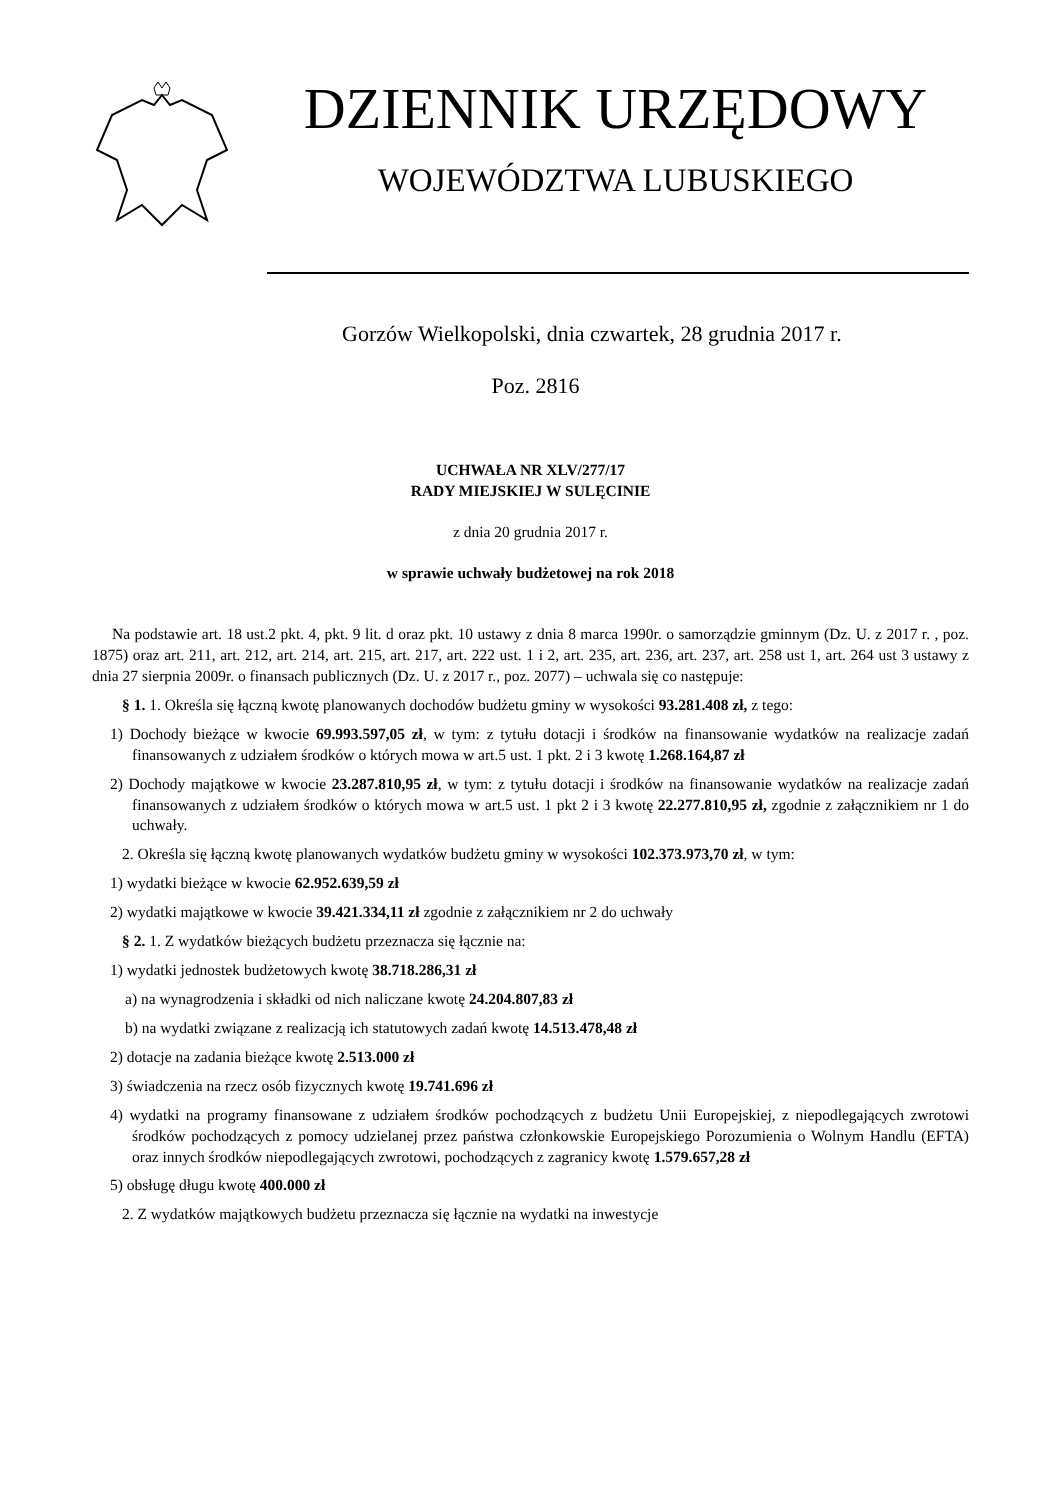DZIENNIK URZĘDOWY
WOJEWÓDZTWA LUBUSKIEGO
Gorzów Wielkopolski, dnia czwartek, 28 grudnia 2017 r.
Poz. 2816
UCHWAŁA NR XLV/277/17
RADY MIEJSKIEJ W SULĘCINIE
z dnia 20 grudnia 2017 r.
w sprawie uchwały budżetowej na rok 2018
Na podstawie art. 18 ust.2 pkt. 4, pkt. 9 lit. d oraz pkt. 10 ustawy z dnia 8 marca 1990r. o samorządzie gminnym (Dz. U. z 2017 r. , poz. 1875) oraz art. 211, art. 212, art. 214, art. 215, art. 217, art. 222 ust. 1 i 2, art. 235, art. 236, art. 237, art. 258 ust 1, art. 264 ust 3 ustawy z dnia 27 sierpnia 2009r. o finansach publicznych (Dz. U. z 2017 r., poz. 2077) – uchwala się co następuje:
§ 1. 1. Określa się łączną kwotę planowanych dochodów budżetu gminy w wysokości 93.281.408 zł, z tego:
1) Dochody bieżące w kwocie 69.993.597,05 zł, w tym: z tytułu dotacji i środków na finansowanie wydatków na realizacje zadań finansowanych z udziałem środków o których mowa w art.5 ust. 1 pkt. 2 i 3 kwotę 1.268.164,87 zł
2) Dochody majątkowe w kwocie 23.287.810,95 zł, w tym: z tytułu dotacji i środków na finansowanie wydatków na realizacje zadań finansowanych z udziałem środków o których mowa w art.5 ust. 1 pkt 2 i 3 kwotę 22.277.810,95 zł, zgodnie z załącznikiem nr 1 do uchwały.
2. Określa się łączną kwotę planowanych wydatków budżetu gminy w wysokości 102.373.973,70 zł, w tym:
1) wydatki bieżące w kwocie 62.952.639,59 zł
2) wydatki majątkowe w kwocie 39.421.334,11 zł zgodnie z załącznikiem nr 2 do uchwały
§ 2. 1. Z wydatków bieżących budżetu przeznacza się łącznie na:
1) wydatki jednostek budżetowych kwotę 38.718.286,31 zł
a) na wynagrodzenia i składki od nich naliczane kwotę 24.204.807,83 zł
b) na wydatki związane z realizacją ich statutowych zadań kwotę 14.513.478,48 zł
2) dotacje na zadania bieżące kwotę 2.513.000 zł
3) świadczenia na rzecz osób fizycznych kwotę 19.741.696 zł
4) wydatki na programy finansowane z udziałem środków pochodzących z budżetu Unii Europejskiej, z niepodlegających zwrotowi środków pochodzących z pomocy udzielanej przez państwa członkowskie Europejskiego Porozumienia o Wolnym Handlu (EFTA) oraz innych środków niepodlegających zwrotowi, pochodzących z zagranicy kwotę 1.579.657,28 zł
5) obsługę długu kwotę 400.000 zł
2. Z wydatków majątkowych budżetu przeznacza się łącznie na wydatki na inwestycje